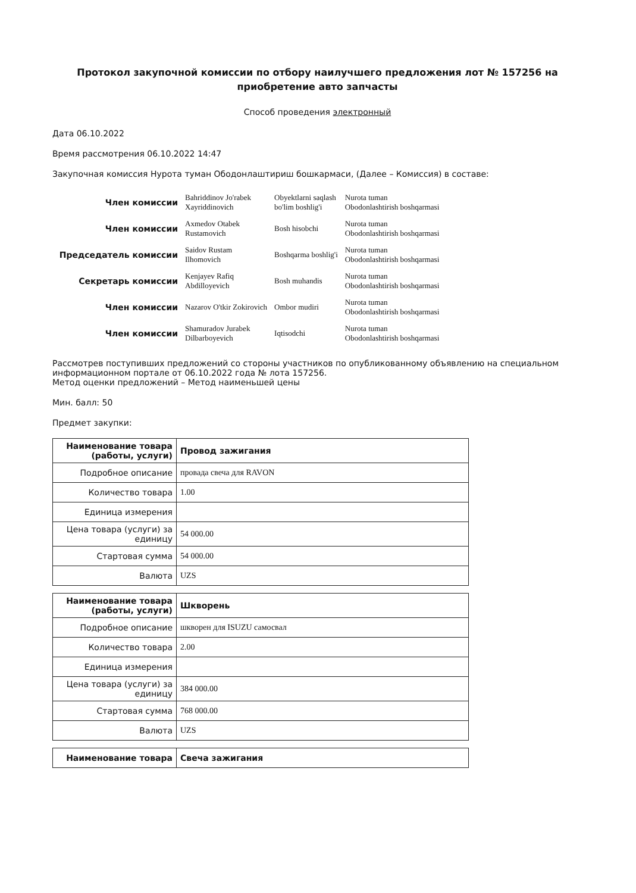Протокол закупочной комиссии по отбору наилучшего предложения лот № 157256 на приобретение авто запчасты
Способ проведения электронный
Дата 06.10.2022
Время рассмотрения 06.10.2022 14:47
Закупочная комиссия Нурота туман Ободонлаштириш бошкармаси, (Далее – Комиссия) в составе:
| Член комиссии | Bahriddinov Jo'rabek Xayriddinovich | Obyektlarni saqlash bo'lim boshlig'i | Nurota tuman Obodonlashtirish boshqarmasi |
| Член комиссии | Axmedov Otabek Rustamovich | Bosh hisobchi | Nurota tuman Obodonlashtirish boshqarmasi |
| Председатель комиссии | Saidov Rustam Ilhomovich | Boshqarma boshlig'i | Nurota tuman Obodonlashtirish boshqarmasi |
| Секретарь комиссии | Kenjayev Rafiq Abdilloyevich | Bosh muhandis | Nurota tuman Obodonlashtirish boshqarmasi |
| Член комиссии | Nazarov O'tkir Zokirovich | Ombor mudiri | Nurota tuman Obodonlashtirish boshqarmasi |
| Член комиссии | Shamuradov Jurabek Dilbarboyevich | Iqtisodchi | Nurota tuman Obodonlashtirish boshqarmasi |
Рассмотрев поступивших предложений со стороны участников по опубликованному объявлению на специальном информационном портале от 06.10.2022 года № лота 157256.
Метод оценки предложений – Метод наименьшей цены
Мин. балл: 50
Предмет закупки:
| Наименование товара (работы, услуги) | Провод зажигания |
| Подробное описание | провада свеча для RAVON |
| Количество товара | 1.00 |
| Единица измерения | |
| Цена товара (услуги) за единицу | 54 000.00 |
| Стартовая сумма | 54 000.00 |
| Валюта | UZS |
| Наименование товара (работы, услуги) | Шкворень |
| Подробное описание | шкворен для ISUZU самосвал |
| Количество товара | 2.00 |
| Единица измерения | |
| Цена товара (услуги) за единицу | 384 000.00 |
| Стартовая сумма | 768 000.00 |
| Валюта | UZS |
| Наименование товара | Свеча зажигания |